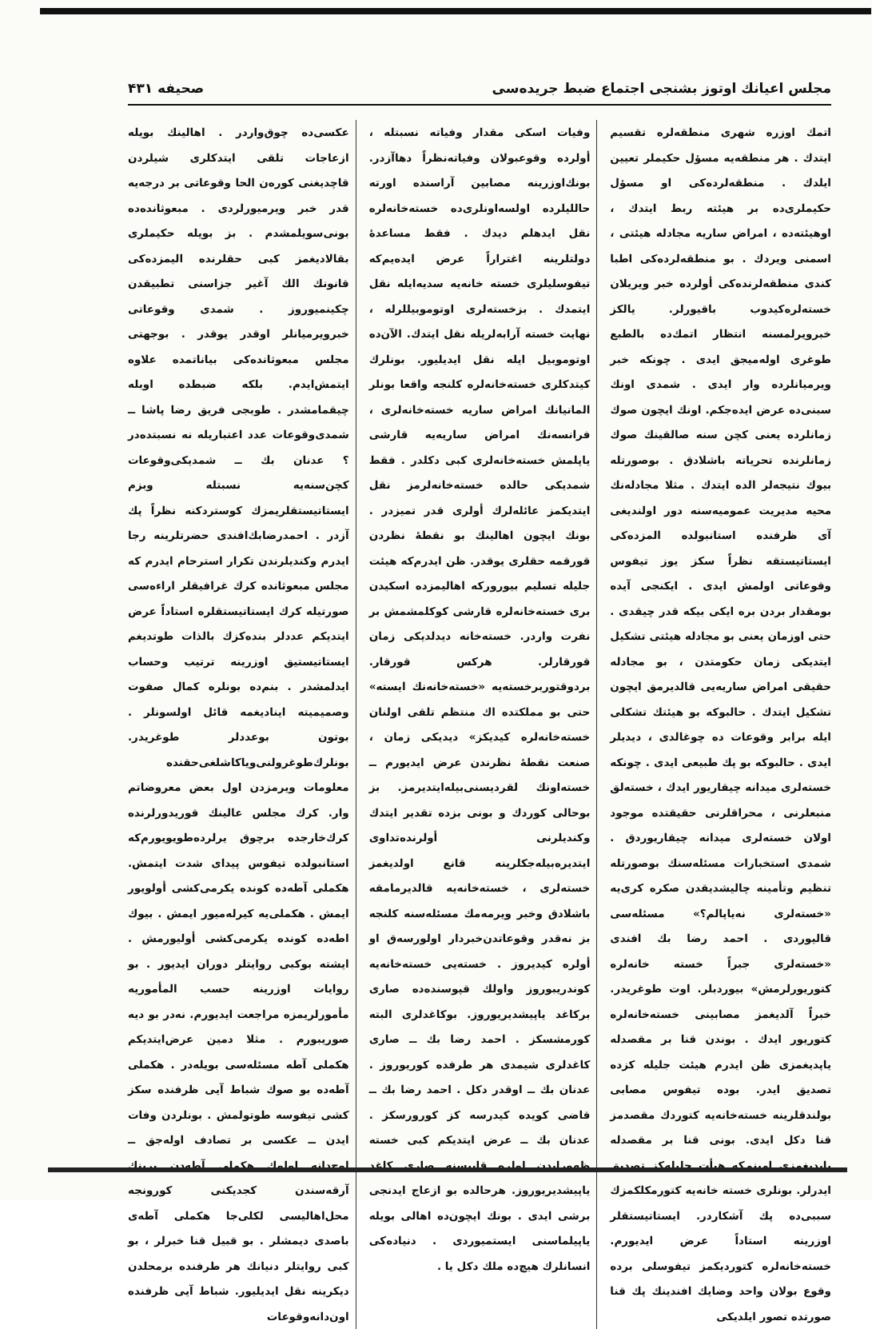مجلس اعيانك اوتوز بشنجى اجتماع ضبط جريده‌سى صحيفه ۴۳۱
اتمك اوزره شهرى منطقه‌لره تقسيم ايتدك . هر منطقه‌يه مسؤل حكيملر تعيين ايلدك . منطقه‌لرده‌كى او مسؤل حكيملرى‌ده بر هيئته ربط ايتدك ، اوهيئته‌ده ، امراض ساريه مجادله هيئتى ، اسمنى ويردك . بو منطقه‌لرده‌كى اطبا كندى منطقه‌لرنده‌كى أولرده خبر ويريلان خسته‌لره‌كيدوب باقيورلر. يالكز خبرويرلمسنه انتظار اتمك‌ده بالطبع طوغرى اوله‌ميجق ايدى . چونكه خبر ويرميانلرده وار ايدى . شمدى اونك سبنى‌ده عرض ايده‌جكم. اونك ايچون صوك زمانلرده يعنى كچن سنه صالقينك صوك زمانلرنده تحرياته باشلادق . بوصورتله بيوك نتيجه‌لر الده ايتدك . مثلا مجادله‌نك محيه مديريت عموميه‌سنه دور اولنديغى آى ظرفنده استانبولده المزده‌كى ايستاتيستقه نظراً سكز يوز تيفوس وقوعاتى اولمش ايدى . ايكنجى آيده بومقدار بردن بره ايكى بيكه قدر چيقدى . حتى اوزمان يعنى بو مجادله هيئتى تشكيل ايتديكى زمان حكومتدن ، بو مجادله حقيقى امراض ساريه‌يى قالديرمق ايچون تشكيل ايتدك . حالبوكه بو هيئتك تشكلى ايله برابر وقوعات ده چوغالدى ، ديديلر ايدى . حالبوكه بو پك طبيعى ايدى . چونكه خسته‌لرى ميدانه چيقاريور ايدك ، خسته‌لق منبعلرنى ، محراقلرنى حقيقتده موجود اولان خسته‌لرى ميدانه چيقاريوردق . شمدى استخبارات مسئله‌سنك بوصورتله تنظيم وتأمينه چاليشديقدن صكره كرى‌يه «خسته‌لرى نه‌ياپالم؟» مسئله‌سى قاليوردى . احمد رضا بك افندى «خسته‌لرى جبراً خسته خانه‌لره كتوريورلرمش» بيوردبلر. اوت طوغريدر. خبراً آلديغمز مصابينى خسته‌خانه‌لره كتوريور ايدك . بوندن قنا بر مقصدله ياپديغمزى ظن ايدرم هيئت جليله كزده تصديق ايدر. بوده تيفوس مصابى بولندقلرينه خسته‌خانه‌يه كتوردك مقصدمز قنا دكل ايدى. بونى قنا بر مقصدله ياپديغمزى امينم‌كه هيأت جليله‌كز تصديق ايدرلر. بونلرى خسته خانه‌يه كتورمكلكمزك سببى‌ده پك آشكاردر. ايستاتيستقلر اوزرينه استاداً عرض ايديورم. خسته‌خانه‌لره كتورديكمز تيفوسلى برده وقوع بولان واحد وضايك افندينك پك قنا صورتده تصور ايلديكى
وفيات اسكى مقدار وفياته نسبتله ، أولرده وقوعبولان وفياته‌نظراً دهاآزدر. بونك‌اوزرينه مصابين آراسنده اورته حالليلرده اولسه‌اونلرى‌ده خسته‌خانه‌لره نقل ايدهلم ديدك . فقط مساعدهٔ دولتلرينه اغتراراً عرض ايده‌يم‌كه تيفوسليلرى خسته خانه‌يه سديه‌ايله نقل ايتمدك . بزخسته‌لرى اوتوموبيللرله ، نهايت خسته آرابه‌لريله نقل ايتدك. الآن‌ده اوتوموبيل ايله نقل ايديليور. بونلرك كيتدكلرى خسته‌خانه‌لره كلنجه واقعا بونلر المانيانك امراض ساريه خسته‌خانه‌لرى ، فرانسه‌نك امراض ساريه‌يه قارشى ياپلمش خسته‌خانه‌لرى كبى دكلدر . فقط شمديكى حالده خسته‌خانه‌لرمز نقل ايتديكمز عائله‌لرك أولرى قدر تميزدر . بونك ايچون اهالينك بو نقطهٔ نظردن قورقمه حقلرى يوقدر. ظن ايدرم‌كه هيئت جليله تسليم بيوروركه اهاليمزده اسكيدن برى خسته‌خانه‌لره قارشى كوكلمشمش بر نفرت واردر. خسته‌خانه ديدلديكى زمان قورقارلر. هركس قورقار. بردوقتوربرخسته‌يه «خسته‌خانه‌نك ايسته» حتى بو مملكتده اك منتظم تلقى اولنان خسته‌خانه‌لره كيديكز» ديديكى زمان ، صنعت نقطهٔ نظرندن عرض ايديورم ــ خسته‌اونك لقرديسنى‌بيله‌ايتديرمز. بز بوحالى كوردك و بونى بزده تقدير ايتدك وكنديلرنى أولرنده‌تداوى ايتديره‌بيله‌جكلرينه قانع اولديغمز خسته‌لرى ، خسته‌خانه‌يه قالديرمامقه باشلادق وخبر ويرمه‌مك مسئله‌سنه كلنجه بز نه‌قدر وقوعاتدن‌خبردار اولورسه‌ق او أولره كيديروز . خسته‌يى خسته‌خانه‌يه كوندريبوروز واولك قپوسنده‌ده صارى بركاغد ياپيشديريوروز. بوكاغدلرى البته كورمشسكز . احمد رضا بك ــ صارى كاغدلرى شيمدى هر طرفده كوريوروز . عدنان بك ــ اوقدر دكل . احمد رضا بك ــ قاضى كويده كيدرسه كز كورورسكز . عدنان بك ــ عرض ايتديكم كبى خسته ظهورايدن اولره قاپيسنه صارى كاغد ياپيشديريوروز. هرحالده بو ازعاج ايدنجى برشى ايدى . بونك ايچون‌ده اهالى بويله ياپيلماسنى ايستميوردى . دنياده‌كى انسانلرك هيچ‌ده ملك دكل يا .
عكسى‌ده چوق‌واردر . اهالينك بويله ازعاجات تلقى ايتدكلرى شيلردن قاچديغنى كورەن الحا وقوعاتى بر درجه‌يه قدر خبر ويرميورلردى . مبعوثانده‌ده بونى‌سويلمشدم . بز بويله حكيملرى بقالاديغمز كبى حقلرنده اليمزده‌كى قانونك الك آغير جزاسنى تطبيقدن چكينميوروز . شمدى وقوعاتى خبرويرميانلر اوقدر يوقدر . بوجهتى مجلس مبعوثانده‌كى بياناتمده علاوه ايتمش‌ايدم. بلكه ضبطده اوبله چيقمامشدر . طوبجى فريق رضا پاشا ــ شمدى‌وقوعات عدد اعتباريله نه نسبتده‌در ؟ عدنان بك ــ شمديكى‌وقوعات كچن‌سنه‌يه نسبتله وبزم ايستاتيستقلريمزك كوستردكنه نظراً پك آزدر . احمدرضابك‌افندى حضرتلرينه رجا ايدرم وكنديلرندن تكرار استرحام ايدرم كه مجلس مبعوثانده كرك غرافيقلر اراءه‌سى صورتيله كرك ايستاتيستقلره استاداً عرض ايتديكم عددلر بنده‌كزك بالذات طوتديغم ايستاتيستيق اوزرينه ترتيب وحساب ايدلمشدر . بنم‌ده بونلره كمال صفوت وصميميته ايناديغمه قائل اولسونلر . بوتون بوعددلر طوغريدر. بونلرك‌طوغرولنى‌ويا‌كاشلغى‌حقنده معلومات ويرمزدن اول بعض معروضاتم وار. كرك مجلس عالينك قوريدورلرنده كرك‌خارجده برچوق يرلرده‌طويويورم‌كه استانبولده تيفوس پيداى شدت ايتمش. هكملى آطه‌ده كونده يكرمى‌كشى أولويور ايمش . هكملى‌يه كيرله‌ميور ايمش . بيوك اطه‌ده كونده يكرمى‌كشى أوليورمش . ايشته بوكبى روايتلر دوران ايديور . بو روايات اوزرينه حسب المأموريه مأمورلريمزه مراجعت ايديورم. نه‌در بو ديه صوريبورم . مثلا دمين عرض‌ايتديكم هكملى آطه مسئله‌سى بويله‌در . هكملى آطه‌ده بو صوك شباط آيى ظرفنده سكز كشى تيفوسه طوتولمش . بونلردن وفات ايدن ــ عكسى بر تصادف اوله‌جق ــ اوچ‌دانه اولوك هكملى آطه‌دن برينك آرقه‌سندن كجديكنى كورونجه محل‌اهاليسى لكلى‌جا هكملى آطه‌ى باصدى ديمشلر . بو قبيل قنا خبرلر ، بو كبى روايتلر دنيانك هر طرفنده برمحلدن ديكرينه نقل ايديليور. شباط آيى ظرفنده اون‌دانه‌وقوعات